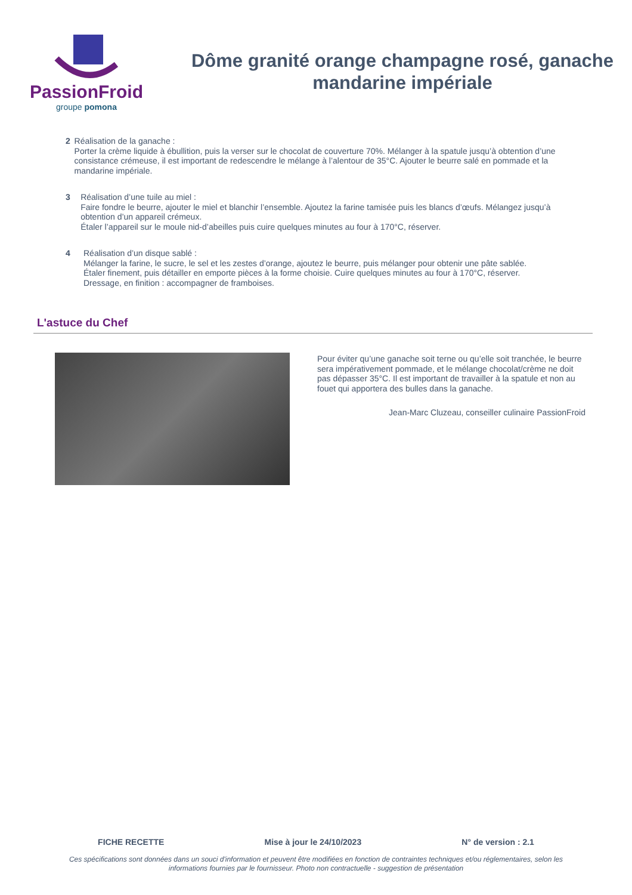PassionFroid
groupe pomona
Dôme granité orange champagne rosé, ganache mandarine impériale
2 Réalisation de la ganache :
Porter la crème liquide à ébullition, puis la verser sur le chocolat de couverture 70%. Mélanger à la spatule jusqu’à obtention d’une consistance crémeuse, il est important de redescendre le mélange à l’alentour de 35°C. Ajouter le beurre salé en pommade et la mandarine impériale.
3 Réalisation d’une tuile au miel :
Faire fondre le beurre, ajouter le miel et blanchir l’ensemble. Ajoutez la farine tamisée puis les blancs d’œufs. Mélangez jusqu’à obtention d’un appareil crémeux.
Étaler l’appareil sur le moule nid-d’abeilles puis cuire quelques minutes au four à 170°C, réserver.
4 Réalisation d’un disque sablé :
Mélanger la farine, le sucre, le sel et les zestes d’orange, ajoutez le beurre, puis mélanger pour obtenir une pâte sablée.
Étaler finement, puis détailler en emporte pièces à la forme choisie. Cuire quelques minutes au four à 170°C, réserver.
Dressage, en finition : accompagner de framboises.
L'astuce du Chef
Pour éviter qu’une ganache soit terne ou qu’elle soit tranchée, le beurre sera impérativement pommade, et le mélange chocolat/crème ne doit pas dépasser 35°C. Il est important de travailler à la spatule et non au fouet qui apportera des bulles dans la ganache.
Jean-Marc Cluzeau, conseiller culinaire PassionFroid
FICHE RECETTE Mise à jour le 24/10/2023 N° de version : 2.1
Ces spécifications sont données dans un souci d'information et peuvent être modifiées en fonction de contraintes techniques et/ou réglementaires, selon les informations fournies par le fournisseur. Photo non contractuelle - suggestion de présentation